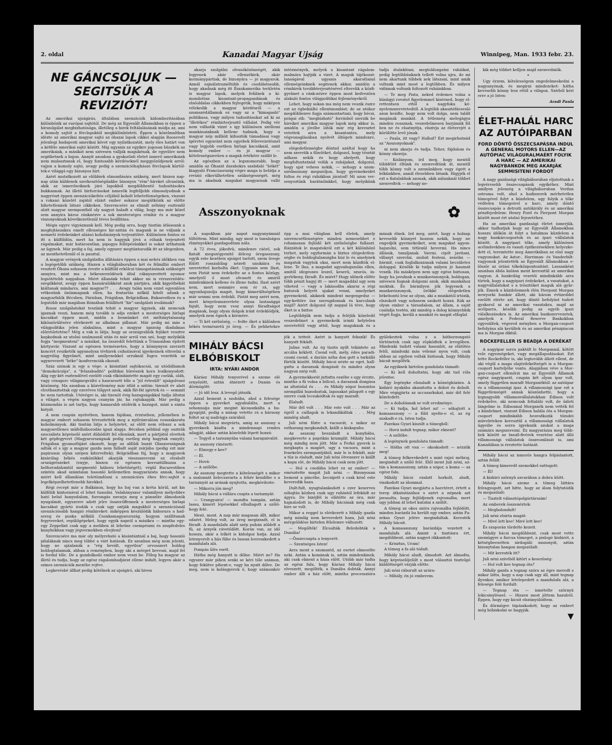2. oldal Kanadai Magyar Ujság Winnipeg, Man. 1933 febr. 23.
NE GÁNCSOLJUK —
SEGITSÜK A REVIZIÓT!
Az amerikai ujságirás, általában szenzációk kidombori­tásában különbözik az európai sajtótól. De még az Egyesült Államokban is éppen a hirszolgálat megbizhatósága, illetőleg a hirek feltálalásának módja az, ami a komoly sajtót a férclapok­tól megkülönbözteti. Éppen a közelmultban idézte az amerikai magyar sajtó az óhazai lapok cikkei alapján Roosevelt jelenlegi budapesti amerikai követ egy nyilatkozatát, mely éles határt von a kétféle amerikai sajtó között. Mig ugyanis az egyikre jo­gosan büszkék az amerikaiak, a másikat nem szivesen vallják magukénak, de egyelőre nem segithetnek a bajon. Annyit azon­ban a gyakorlati életet ismerő amerikaiak nem mulasztanak el, hogy fontosabb kérdéseknél meggyőződjenek arról: vajjon a ko­moly sajtó, avagy pedig a szenzációhajhászó férclapok kürtöl­tek-e világgá egy bizonyos hirt.
Azért mutatkozott az előbbiek elmondására szükség, mert hiszen nap-nap után küldenek szerkesztőségünkbe bizo­nyos "rém"-hireket olvasóink, akik az ismerőseiknek járó la­pokból megdöbbentő tudositásokra bukkannak. Az illető hir­forrásokat ismerők legfelljebb elmosolyodnak a nagyrészt éppen szenzációkeltés céljából koholt lehetetlenségeken, viszont a ro­kanó közelét zajától elzárt ember sokszor megütközik az előtte hihetetlennek látszó cikkeken. Szerencsére az elmult néhány esztendő alatt magyar szempontból oly nagyot haladt a világ, hogy ma már közel sem annyira káros ránknézve a sok mester­séges rémhir és a magyar viszonyoknak következetlenül téves beállitása.
Mégis egyre vigyáznunk kell. Még pedig arra, hogy tisz­tán átlássunk a megfojtásunkra emelt ellenséges hir-szitán és magunk is ne váljunk a nemzeti érdekeinket aláásó koholmá­nyok terjesztőivé. Különösen fontos ez itt a külföldön, mert ha nem is hagyjuk jóvá a rólunk terjesztett rágalmakat, már határozatlan, pipogya fellépésünkkel is sokat árthatunk az ügy­nek. Már pedig a faj, amely egyszer megtántorodik itt az idegenben, az menthetetlenül el is pusztul.
A magyar erények szolgálatba állitására éppen a mai ne­héz időkben van a legégetőbb szükség. Hiszen a világháboru­ban két és félmillió embert vesztett Óhaza sohasem érezte a külföld erkölcsi támogatásának szükségét annyira, mint ma a békeszerződések által ráknyszeritett nyomor legsötétebb nap­jaiban. Miért állanánk tehát akkor mi is vérszerződés-szegők­ként, avagy éppen hazaárulókként azok pártjára, akik kigyót­békát kiáltanak mindarra, ami magyar?? . . . Avagy talán nem ezzel egyenlően vétkezünk önönmagunk ellen, ha fentartás nél­kül hitelt adunk a magyarfalók Bécsben, Párisban, Prágában, Belgrádban, Bukarestben és a legutóbb már magában Rómában felállitott "hir"-szolgálati irodáinak?
Rossz szolgálatokat teszünk tehát a magyar ügynek, aki nemcsak igaznak veszi, hanem még tovább is adja ezeket a mesterséges hirlapi kacsákat éppen most, midőn a bennünket ért méltánytalanság kiköszörülésére elérkezett az alkalmas pil­lanat. Már pedig mi más a világpolitika jelen alakulása, mint a magyar igazság diadalmas előretörtetése? Még a vak is látja, hogy az országrablók fejüket vesztve kapkodnak az utolsó szal­maszál után és már arról van szó, hogy melyikük fogja "meg­menteni" a másikat, ha összedől felettünk a Trianonban épi­tett kártyavár. Viszont az egészen természetes, hogy a könny­nyen szerzett koncért reszketők ugyanolyan tévhirek csiholá­sával igyekeznek elterelni a nagyvilág figyelmét, mint amilye­nekkel orruknál fogva vezették az ugynevezett "béke"-konfe­renciák okosait.
Száz szónak is egy a vége: a kisántánt sajtókacsái, az utódállamok "demokráciája", a "felszabaditó" politikai büvé­szek kora lealkonyodott. Alig egy-két esztendővel ezelőtt csak elkönhintette magát egy cselák, oláh, vagy crnagorc világmeg­váltó s hasraesett tőle a "jól értesült" ujságolvasó közönség. Ma azonban a közvélemény már átlát a szitán: tizenöt év alatt el­rothasztottak egy ezeréves tölgyet azok, akik füt-fát igértek és — semmit be nem tartottak. Utóvégre is, aki tizenöt évig ha­zugságokkal tudja áltatni a világot, a végén nagyon csunyán jár, ha rajtakapják. Már pedig a közmondás is azt tartja, hogy hamarabb utólérik a hazugot, mint a sánta kutyát.
A nem csupán nyelvében, hanem fajában, érzésében, jel­lemében is magyar embert sohasem tévesztették meg a nyil­vánvalóan rosszakaratu koholmányok. Aki tisztán látja a hely­zetet, az előtt nem rébusz a sok magyarellenes müfelháborodás igazi alapja. Bécsben például egy osztrák szocialista képviselő azért dühödött fel ellenünk, mert a pártjától elvettek két gép­fegyvert (Magyarországnak pedig esetleg még hagytak ennyit); Prágában gyomorfájást okozott, hogy az alföldi buzát Olaszor­szágnak adták el s igy a magyar gazda nem fulladt saját zsir­jába (pedig ezt már papiroson olyan szépen kiterveltek); Belg­rádban fáj, hogy a magyarok kizárólag békés eszközökkel akar­ják visszaszerezni az elrabolt országrészeket (enyje, hiszen ez egészen keresztülhuzza a belforradalomtól megmentő háboru lehetőségét); végül Bucurestiben szintén akad számtalan ha­sonló kellemetlen magyarázata annak, hogy miért kell állan­dóan teletömdösni a szenzációra éhes férc-sajtót a legelképzel­hetetlenebb hirekkel.
Régi recept már a Balkánon, hogy ha baj van a kréta körül, azt kis külföldi kintornával el lehet tussolni. Valahány­szor valamilyen mélyebbre ható belső bonyodalom, forrongás zavarja meg a pánszláv álmodozók nyugalmát, egyszerre adott jelre összeröffennek a mesterséges hirlapi kacsákat gyártó iro­dák s csak ugy ontják magukból a szenzációsnál szenzációsabb han­gzó rémhireket: miképpen készülődik háborura a had­sereg és puska nélküli Csonkamagyarország, hogyan szállita­nak fegyvereket, repülőgépeket, hogy egyik napról a másikra — mintha egy-egy Zeppelint csak ugy a zsebben át lehetne csem­pészni és zsupfedeles kunyhókban vagy jégvermekben elrejteni!
Szerencsére ma már oly mélyreható a kisántántnál a baj, hogy hasonló piluláknak nincs meg többé a várt hatásuk. Ez azonban még nem jelenti, hogy ne ajánlanák a "rég bevált, egyetlen" orvosszert boldog boldogtalannak, abban a remény­ben, hogy aki a mérget beveszi, majd fel is fordul tőle. De a gon­dolkodó ember nem veszi be. Főleg ha magyar az illető és tud­ja, hogy az egész rágalomhadjárat ellene indult, legyen akár a szines szenzációk mezébe rejtve.
Legkevésbé állhat pedig kötélnek az ujságiró, aki hiven
akarja szolgálni olvasóközönségét, akik legyenek akár ellenzé­kiek, akár kormánypártiak, de bizonyára — jó magyarok. An­nál sajnálatraméltóbb és csodálatosabb, hogy akadnak még itt Északamerika területén is magyar lapok, melyek felülnek a ki­mondottan kisantant-propagandának és elsőoldalas cikkekben fejtegetik, hogy miképen vélekedik a magyar kérdésről — a szomszédállamok ez vagy az a "kimagasló" politikusa, vagy milyen tudositásokat ad ki az "illetékes" rémhirterjesztő válla­lat. Pedig vér nem válhatik vizzé s igy különösen szellemi mun­kásainknak kellene tudniok, hogy a magyar nép millióit kifosz­tók támadásai vagy igéretei egyaránt nem egyebek félreveze­tésnél vagy legjobb esetben hirlapi kacsáknál, amit komoly em­ber — és jó magyar — kötelességszerüen a maguk értékére szállit le.
Az egészben az a legszomorubb, hogy amidőn az Óhazát darabokra szabdaló "békét" kiagyaló Franciaország végre ma­ga is belátja a revizió elkerülhetetlen szükségességét, még ma is akadnak magukat magyarnak valló intézmények, melyek a kis­antant rágalom-malmára hajtják a vizet. A maguk tájékozat­lanságával ugyanis akaratlanul ellenségeinknek segitenek ak­kor, amidőn a rémhirek továbbterjesztésével elterelik a közfi­gyelmet a ránk-nézve éppen most kedvezően alakuló fontos vi­lágpolitikai fejleményekről.
Lehet, hogy sokan ma még nem veszik észre ezt az ég­bekiáltó ellentmondást; de az utókor megdöbbenve fogja szá­montartani, hogy bécsi, prágai stb. "megbizható" forrásból szerzik be hireiket amerikai magyar lapok még akkor is, ami­dőn a jövőbe látók már rég keresztet vetettek arra a kisantant­ra, mely végvonaglásában nyelvét öltögeti mindenre, ami ma­gyar.
elégedetlenségbe döntsd azáltal hogy ha nem szeretik a főzelé­ket, dolgozol, hogy tésztát ad­hass nekik és hogy ahelyett, hogy megfoltoztatnád velük a ruhájukat, dolgozol, hogy ujat vehess nekik, — nehogy a szom­szédasszony megszóljon, hogy gyermekeidet foltos és régi ruhákban járatod! Mi azon ver­senyeztünk barátnőinkkel, hogy melyikünk tudja átalakitani, megtoldozgatni ruháikat, pedig legtöbbünknek tellett volna uj­ra, de mi nem akartunk többek nek látszani, mint amik voltunk mint most a legtöbben. És mi­lyen vidámak voltunk foltozott ruháinkban.
— Te meg Pista, neked ér­demes volna a bünügyi rovatot figyelemmel kisérned, hogy el­rettentsen ettől a nagyfoku ké­nyelemszeretetedtől. A legtöbb akasztófáravaló azon kezdte, hogy nem volt dolga, nem talált magának munkát. A tétlenség melegágya minden rossznak, veszedelmesen burjánzik föl ben ne és elsatnyitja, elszivja az é­leterejét a körülötte levő jónak.
— Paula, itt vagy? Hallod? Ezt megirhatnád az "Asszo­nyoknak".
ni nem akarja és tudja. Teher, fájdalom és könny okozója.
— Kislányom, ird meg, hogy mentől többfélét éltünk és szen­vedtünk át, mentől több könny volt a szemünkben vagy égett a lelkünkben, annál élesebben lá­tunk. Higyjék el ezt a fiatalab­bak azonak, akik nálunknál töb­bet szenvedtek — nehogy ne-
Asszonyoknak ✿
A napokban pár napot nagy­anyámnál töltöttem. Mint min­dig, ugy most is tanulságos él­ményekkel gazdagodtam nála.
A 72 éves, jókedvü, mindenre ráérő, sok fiatalt megszégyeni­tő délceg öregasszony, egyik es­te kezében ujságot tartott, szem üvege fölött rosszalólag nézett unokáira és szeretettel korhol­ta őket. Ugyanis sem Ilust, sem Pistát nem érdekelte az a fon­tos közügy, amelyről ő most ol­vasott és amiről mindenkinek kellene és illene tudni. Ilust azért nem, mert semmire sem ér rá, ugy agyonhajszolja ma­gát, hogy kimerültségében már semmi sem érdekli. Pistát meg azért nem, mert kényelemszere­tete olyan lustasággá fajult, hogy nem vesz annyi fáradtsá­got magának, hogy olyan dol­gok iránt érdeklődjék, amelyek nem égnek a körmére.
— Ti két szélsőség, — fedte őket a különben békés termé­szetü jó öreg. — És pehhetek­re épp a mai világban kell éle­tek, amely szerencsétlenségére minden nemesebbet e rohamo­san fejlődő két szélsőségbe ful­laszt. Rázzátok le magatokról ezt a két különböző terhet, mely egyformán a biztos elégedetlen­ségbe és boldogtalanságba húz le és amelynek magatok vagy­tok okai, mert nem küzdtök el­lene. Te Ilus, a magadat a­gyonhajszolás ellen, amitől ideg­rones leszel, keserü, szurós, in­gerlékeny, fáradt. És miért? Hogy időnek előtte több pénzt hagyj itt — mert magaddal ugy sem viheted — vagy a lakásod­ba akarsz a régi butorok he­lyett ujakat venni, amelyeket gyermekeid, akiknek mindent megengedsz — egy-kettőre ösz szerugdosnak és karcolnak majd? Azért dolgozol éjt nappal lá téve, hogy őket is a biztos
Legtöbbjük nem tud­ja a felé­jük közeledő veszedel­met a gyermekeik iránti hely­telen szeretettől vagy attól, hogy maguknak és a mának él­nek. Ird meg, azért, hogy a hol­nap kevesebb könnyet hozzon nekik, hogy ne engedjék gyer­mekeiket, sem magukat agyon­hajszolni, sem tétlenül hevermi. Ha nincs állásuk, tanuljanak. Varrni, cipőt javitani, villanyt szerelni, szobát festeni, zenélni — bármit, csak foglalkozzanak valami becsületes dologgal. Ké­sőbb ki tudja milyen jó hasznát veszik. Ha máskép­en nem ugy egész biztosan, hogy ha javul­nak a munkaviszonyok, boldo­gan, szivesen fognak dolgozni azok, akik munkához szoktak. És bármilyen jók legyenek a munkaviszonyok, örökké elége­detlen békebontó lesz az olyan, aki a munkától irtózik, elszo­kott vagy sohasem szokott hoz­zá. Rák az olyan ember a tár­sadalom, az állam, a saját csa­ládja testén, aki mindég a do­log könnyebbik végét fogja, ke­rüli a munkát és magát elfoglal
MIHÁLY BÁCSI ELBÓBISKOLT
IRTA: NYÁRI ANDOR
Kárász Mihály tenyerével a szeme elé ernyőzött, aztán átné­zett a Dunán és dörmögött:
— Jó idő lesz. A levegő já­tszik.
Azzal bement a szobába, ahol a felesége éppen a gyereket a­gyabulálta, mert a sehonnaija már megint kicsuszkálta a bu­gyogóját, pedig a minap vetette rá a bársony foltot az uj nadrágja szárából.
Mihály bácsi megvárta, amig az asszony a gyereknek kiadta a mindennapi rendes adagját, akkor aztán közelebb lépett hoz­zá:
— Tegyél a tarisznyába vala­mi harapnivalót.
Az asszony ránézett:
— Elmegy-e kee?
— El.
— Hová-
— A szőlőbe.
Az asszony megtette a köte­lességét s mikor a szalonnát be­lecsavarta a fehér kendőbe s a tarisznyát az urának nyujtotta, megkérdezte:
— Mikorra jön meg?
Mihály bácsi a vállára csap­ta a tarisznyát:
— Urangyaira! — mondta tompán, aztán lassu, kimért lé­pésekkel elballagott a szőlő­hegy felé.
Ment, ment. A nap már ma­gasan állt, mikor odaért. Meleg volt, az öreg megizzadt, el is fáradt. A mandulafa alatt szép puhán zöldelt a fü, az árnyék ráve­tődött. Korán van, az idő hosszu, akár a lelkét is kidolgoz hatja. Azzal letenyerelt a hüs fübe és lassan leereszkedett a mandulafa alá.
Pompás ülés esett.
Hátha még hanyatt is dőlne. Miért ne? Ha egyszer már pi­hen senki se kéri tőle számon, hogy fekütve pihent-e, vagy ha nyatt dőlve. De meg, nem is kolásgyerek ő, hogy számonkér jék a tetteit. Azért is hanyatt fekszik! És hanyatt feküdt.
Julius volt. Az ég tiszta nyilt tekintete az arcába kéklett. Csend volt, mély, édes paradi­csomi csend, a darázs néha don gott a tarkálló fürtök között. Mihály bácsi nézte az eget, hall­gatta a darazsak dongását és mindez olyan nagyon szép volt.
A gyermekkorát juttatta eszébe s ugy érezte, mintha a fü volna a bölcső, a darazsak dongása az altatódal és . . . és Mihály sógor bozontos szempillái huzo­doztak, laposakat pilogott s egy szerre csak lecsukódtak és ugy maradt.
Elaludt.
Már dél volt . . . Már este volt . . . Már az égről a csilla­gok is lekandikáltak . . . Még mindég aludt.
Juli néni főzte a vacsorát, s mikor az estharang megkon­dult, kiállt a kiskapuba.
Az asszony beszaladt a kony­hába, megkeverte a paprikás krumplit. Mihály bácsi még mindig nem jött. Már a Ferkó gyerek is megkapta a magáét, ugy a vacsora, mint a fenekelés szempontjából, már le is feküdt, már a tüz is elaludt, már Juli néni ötvenszer is kiállt a kapu elé, de Mihály bácsi csak nem jött.
— Hol a csodába lehet ez az ember! — emésztette magát Ju­li néni. — Bizonyosan bement a pincébe, becsipett s csak késő este keveredik haza.
Dult-fult, nyugtalankodott s ezer keserves sóhajtás közben csak ugy ruhástól lefeküdt az ágyra. De bizéjfél is elütötte az óra, már hajnalodott is, de Mihály bácsinak még csak hire se volt.
Mikor a reggel is elérkezett s Mihály gazda még mindig nem keveredett haza, Juli néni mér­gelődése hirtelen félelemre vál­tozott:
— Megölték! Elcsalták. Be­ledobták a Dunába!
—Összecsapta a tenyerét:
— Szentséges Isten!
Arra ment a szomszéd, az e­setet elmesélte neki. Aztán a komának is, aztán mindenki­nek, aki csak elment a háza e­lőtt. Utóbb már tudta az egész falu, hogy Kárász Mihály bácsi elveszett, megölték, a Dunába dobták. Annyi ember állt a ház előtt, mintha processzióra gyü­lekeztek volna s a hátborzonga­tó történetek csak ugy röpköd­tek a levegőben. Mindenki tu­dott valami hasonlót, az elütö­tés felől, mindenki más vélemé nyen volt, csak abban az egy­ben voltak biztosak, hogy Mi­hály bácsit megölték.
Az egyiknek hirtelen gondo­lata támadt:
— Ki kell dobolt­atni, hogy aki tud róla jelentse.
Egy legényke elszaladt a köz­ségházára. A kisbiró nyakába akasztotta a dobot és dobolt. Mire végigjárta az uccasarko­kat, már dél felé közeledett.
De a dobolásnak se volt ered­ménye.
— Ki tudja, hol lehet az! — sóhajtott a komaasszony — a föld nyelte-e el, az ég szakadt-e rá, Isten tudja.
Fazekas Gyuri kiszólt a tö­megből:
— Hová indult tegnap, mi­kor elment?
— A szőlőbe.
A legénynek gondolata tá­madt:
— Hátha ott van — okosko­dott — nézzük meg!
A tömeg felkerekedett s mint rajzó méhraj, megindult a sző­lő felé. Elől ment Juli néni, az­tán a komaasszony, aztán a só­gor, a koma — az egész falu.
Mihály bácsi ezalatt horkolt, aludt, viaskodott az álommal.
Fazekas Gyuri megjárta a harctéret, értett a terep átkuta­tásához s azért a népnek azt javasolta, hogy fejlődjenek raj­vonalba, mert ugy jobban át le­het kutatni a szőlőt.
A tömeg az okos szóra rajvo­nalba fejlődött, minden barázdá ba került egy ember, aztán Fa­zekas Gyuri jelére megindultak. Keresték Mihály bácsit.
A komaasszony barázdája ve­zetett a mandulafa alá. Amint a tisztásra ért, megdöbbent, az­tán nagyot rikkantott:
— Krisztus, Uram!
A tömeg a fa alá tódult.
Mihály bácsi aludt, álmodott. Azt álmodta, hogy képviselője­lölt s most választói tisztelgő küldöttségét vár­ják előtte.
Juli néni ráborult az urára:
— Mihály, én jó emberem.
kik még többet kelljen majd szenvedniök.
*
Ugy érzem, kötelességem en­gedelmeskedni a nagyanyónak, és megirni mindezeket: hátha kevesebb könny lesz ettől a vi­lágon. Szivből kéri erre a jó Is­ten:
Aradi Paula
ÉLET-HALÁL HARC
AZ AUTÓIPARBAN
FORD DÖNTŐ ÖSSZECSAPÁSRA INDUL A GENERAL MOTORS ELLEN—AZ AUTÓPIAC VILÁGURALMAÉRT FOLYIK A HARC — AZ AMERIKAI NAGYBANKOK MEG AKARJÁK SEMMISITENI FORDOT
A nagy gazdasági világhábo­ruban eljutottunk a legvéresebb összecsapások egyikéhez. Mint amilyen jelenség a világháboru­ban Verdun ostroma volt, ahol a hadiszerek mérhetetlen tömegé­vel folyt a küzdelem, ugy fo­lyik a tőke védtelen tömegeivel a harc, amely döntő összecsa­pás a detroiti autókirály és az amerikai pénzfejedelem: Henry Ford és Pierpont Morgan kö­zött most ért utolsó fejezetéhez.
Ha az amerikai gazdasági é­letet ismerjük, akkor tudhatjuk hogy az Egyesült Államokban hosszu időkön át folyt a hatal­mas küzdelem a nagy bankár­csoportok és az ipari vállalatok között. A nagyipari tőke, amely különösen acélművekben és va­suti épitkezésekben helyezke­dett el, teremtette meg Ameri­kában az első nagy vagyono­kat. Az Astor-, Harriman- és Vanderbilt-vagyonok jelentet­ték az Egyesült Államokban e­lőször az óriási tőkeközpontosi­tást. Lassanként azonban áfala kulásn ment keresztül az ame­rikai vagyon. A bankvilág veze­tői mindinkább arra törtek, hogy a nagyipari érdekeket, a vasutakat, a nagyvállalatokat s a trösztöket maguk alá gyür­jék. Ennek a küzdelemnek é­lén Pierpont Morgan newyorki bankár állott, aki három évti­zeddel ezelőtt elérte azt, hogy döntő befolyást tudott gyakorol ni az amerikai vasutakra, majd az acélparra, később pedig az egyéb ipari válalkozásokra is. Az amerikai bankszervezetek, amelyek a Federal Reserve Bankokban egyesültek, végered ményben a Morgan-csoport be­folyása alá kerültek és az ame­rikai pénzpiacon ma is Morgan diktál.
ROCKEFELLER IS BEADJA A DERÉKAT
A nagyipar sorra paktált le Morgannal, kötött vele egyezsé­geket, vagy megállapodásokat. Ezt tette Rockefeller is, aki leg­tovább állott ellent, de aki vé­gül a maga olajérdekeltségét is a Morgan-csoport karteljébe vonta. Alapjában véve a Mor­gan-csoport ellenőrzi ma az E­gyesült Államok egész nagyipa­rát, csupán két olyan ipar volt, amely független maradt Morga­néktól: az autóipar és a villa­mossági ipar. A villamossági ipar ezt a függetlenségét annak köszönhette, hogy a legnagyobb villamosvállalatokban Edison volt érdekelve, aki nemcsak fel­találó volt, de üzleti lángelme is. Edisonnal Morganék nem vették fel a küzdelmet, viszont Edison halála óta a Morgan­csoport mindinkább beavatko­zik tőzsdei müveleteken keresz­tül a villamossági vállalatok ü­gyeibe és sorra igyekszik azo­kat a maga számára megsze­rezni. Ez magyarázza meg több­bek között az Insull-fivérek ve­zetése alatt álló villamossági vállalatok összeomlását is, ami Kanadában is éreztette hatását.
Mihály bácsi az ismerős hang­ra felpislantott, aztán felült.
A tömeg kimeredt szemekkel suttogott:
— Él!
A kisbiró szörnyü zavarában a dobra ütött.
Mihály bácsi szeme a tömeg láttára felragyogott, azt hitte, hogy az álom folytatódik és megszólalt:
— Tisztelt választópolgártár­saim!
Az emberek összenéztek:
— Megbolondult!
Juli néni elsirta magát:
— Mivé lett kee! Mivé lett kee!
És szaporán tördelte kezeit.
Mihály bácsi megdöbbent, csak most vette szemügyre a furcsa tömeget, a pislogó kisbi­rót, a kétségbeesetten sirdogáló asszonyát, aztán bizonytalan hangon megszólalt:
— Mit keresték itt?
Juli néni szivéből kitört a keserüség:
— Hol volt kee tegnap óta?
Mihály gazda a tegnap szóra az égre meredt s mikor látta, hogy a nap csak ugy áll, mint tegnap ilyenkor, amikor letele­pedett a mandulafa alá, a fele­sége felé fordult:
— Tegnap óta — ismételte szörnyü lekicsinyléssel. — Hi­szen most jöttem hazulról. Ép­pen, hogy egy kicsit elszúnyó­lódtem.
És dörmögve tápászkodott, hogy az embert még bóbiskolni se hagyják.
▼